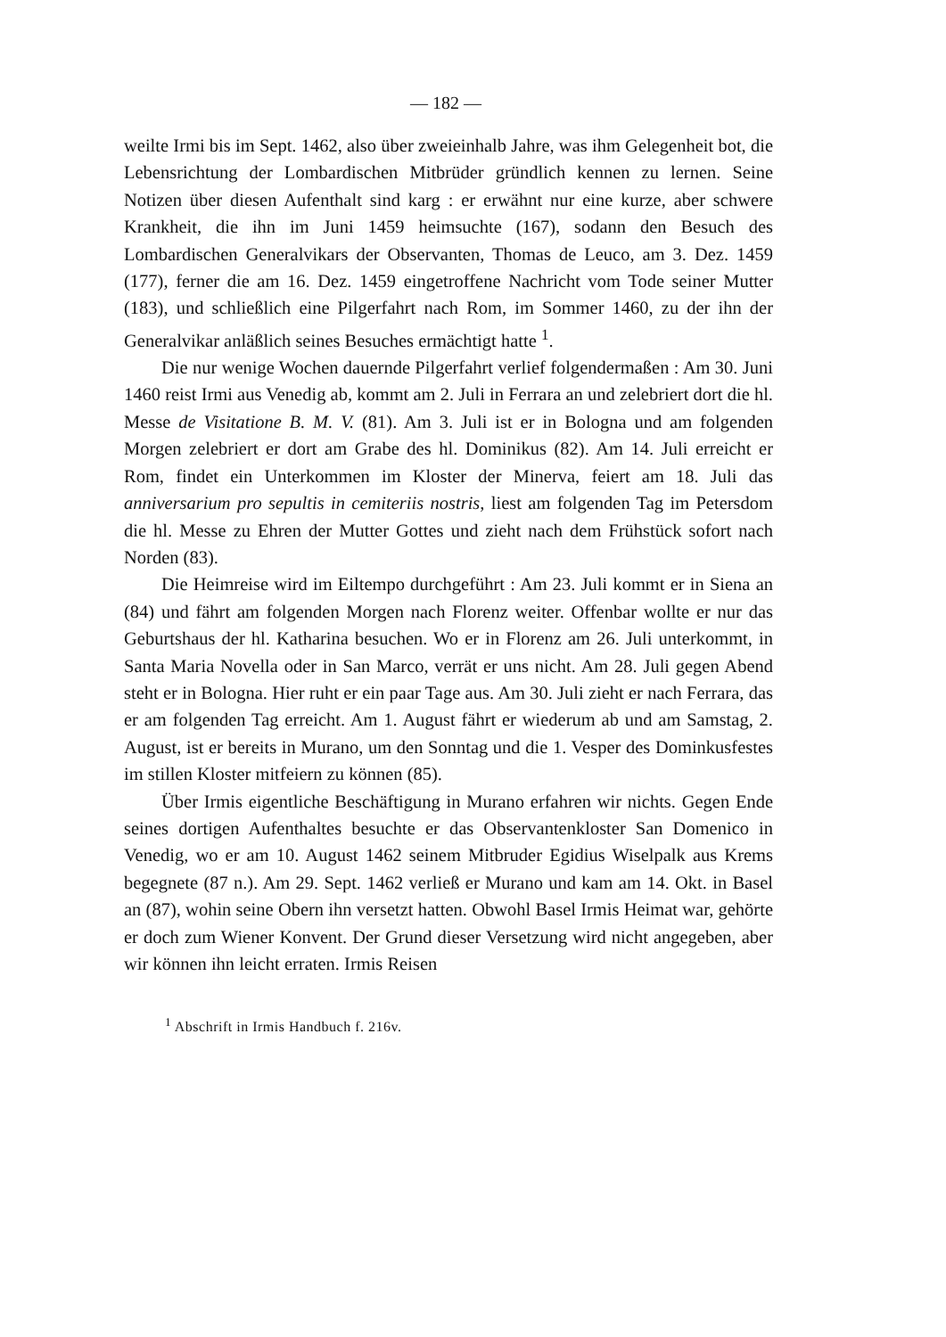— 182 —
weilte Irmi bis im Sept. 1462, also über zweieinhalb Jahre, was ihm Gelegenheit bot, die Lebensrichtung der Lombardischen Mitbrüder gründlich kennen zu lernen. Seine Notizen über diesen Aufenthalt sind karg : er erwähnt nur eine kurze, aber schwere Krankheit, die ihn im Juni 1459 heimsuchte (167), sodann den Besuch des Lombardischen Generalvikars der Observanten, Thomas de Leuco, am 3. Dez. 1459 (177), ferner die am 16. Dez. 1459 eingetroffene Nachricht vom Tode seiner Mutter (183), und schließlich eine Pilgerfahrt nach Rom, im Sommer 1460, zu der ihn der Generalvikar anläßlich seines Besuches ermächtigt hatte <sup>1</sup>.
Die nur wenige Wochen dauernde Pilgerfahrt verlief folgendermaßen : Am 30. Juni 1460 reist Irmi aus Venedig ab, kommt am 2. Juli in Ferrara an und zelebriert dort die hl. Messe de Visitatione B. M. V. (81). Am 3. Juli ist er in Bologna und am folgenden Morgen zelebriert er dort am Grabe des hl. Dominikus (82). Am 14. Juli erreicht er Rom, findet ein Unterkommen im Kloster der Minerva, feiert am 18. Juli das anniversarium pro sepultis in cemiteriis nostris, liest am folgenden Tag im Petersdom die hl. Messe zu Ehren der Mutter Gottes und zieht nach dem Frühstück sofort nach Norden (83).
Die Heimreise wird im Eiltempo durchgeführt : Am 23. Juli kommt er in Siena an (84) und fährt am folgenden Morgen nach Florenz weiter. Offenbar wollte er nur das Geburtshaus der hl. Katharina besuchen. Wo er in Florenz am 26. Juli unterkommt, in Santa Maria Novella oder in San Marco, verrät er uns nicht. Am 28. Juli gegen Abend steht er in Bologna. Hier ruht er ein paar Tage aus. Am 30. Juli zieht er nach Ferrara, das er am folgenden Tag erreicht. Am 1. August fährt er wiederum ab und am Samstag, 2. August, ist er bereits in Murano, um den Sonntag und die 1. Vesper des Dominkusfestes im stillen Kloster mitfeiern zu können (85).
Über Irmis eigentliche Beschäftigung in Murano erfahren wir nichts. Gegen Ende seines dortigen Aufenthaltes besuchte er das Observantenkloster San Domenico in Venedig, wo er am 10. August 1462 seinem Mitbruder Egidius Wiselpalk aus Krems begegnete (87 n.). Am 29. Sept. 1462 verließ er Murano und kam am 14. Okt. in Basel an (87), wohin seine Obern ihn versetzt hatten. Obwohl Basel Irmis Heimat war, gehörte er doch zum Wiener Konvent. Der Grund dieser Versetzung wird nicht angegeben, aber wir können ihn leicht erraten. Irmis Reisen
<sup>1</sup> Abschrift in Irmis Handbuch f. 216v.